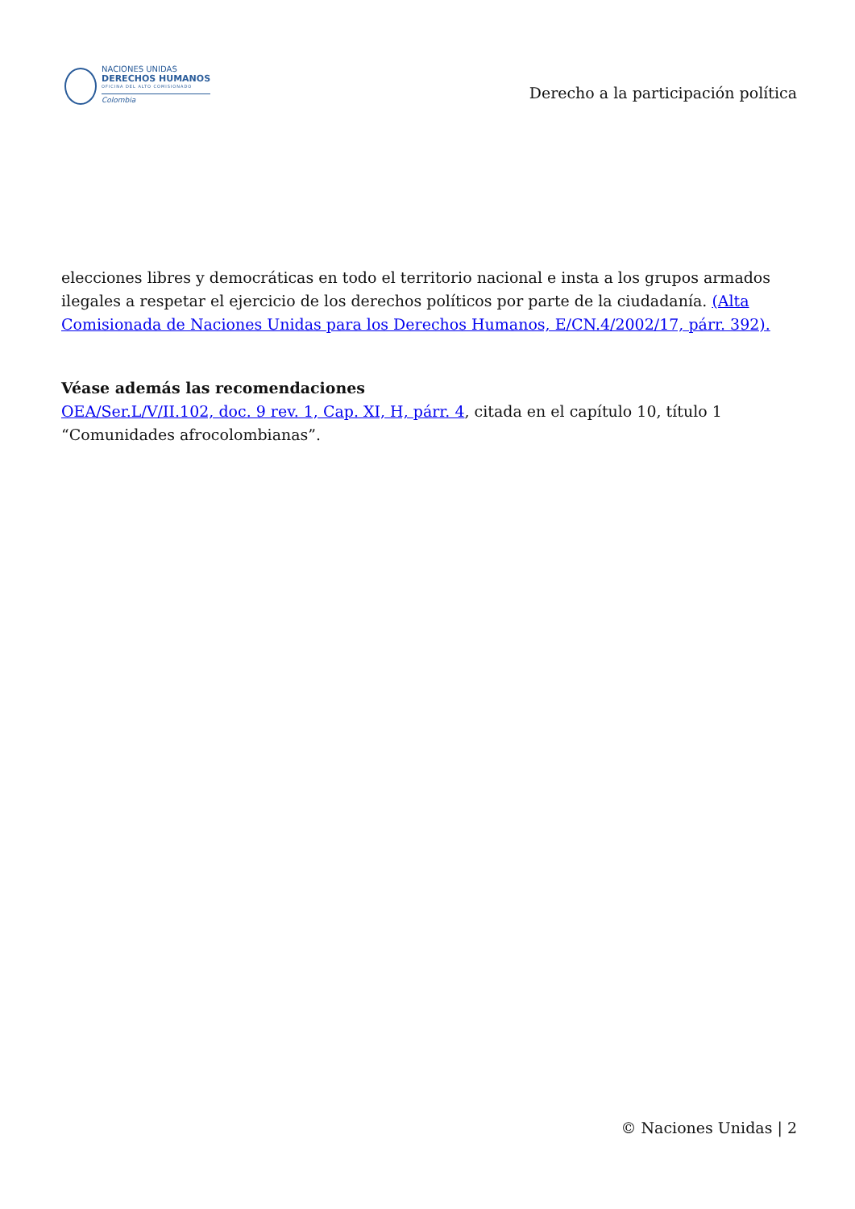NACIONES UNIDAS
DERECHOS HUMANOS
OFICINA DEL ALTO COMISIONADO
Colombia
Derecho a la participación política
elecciones libres y democráticas en todo el territorio nacional e insta a los grupos armados ilegales a respetar el ejercicio de los derechos políticos por parte de la ciudadanía. (Alta Comisionada de Naciones Unidas para los Derechos Humanos, E/CN.4/2002/17, párr. 392).
Véase además las recomendaciones
OEA/Ser.L/V/II.102, doc. 9 rev. 1, Cap. XI, H, párr. 4, citada en el capítulo 10, título 1 “Comunidades afrocolombianas”.
© Naciones Unidas | 2